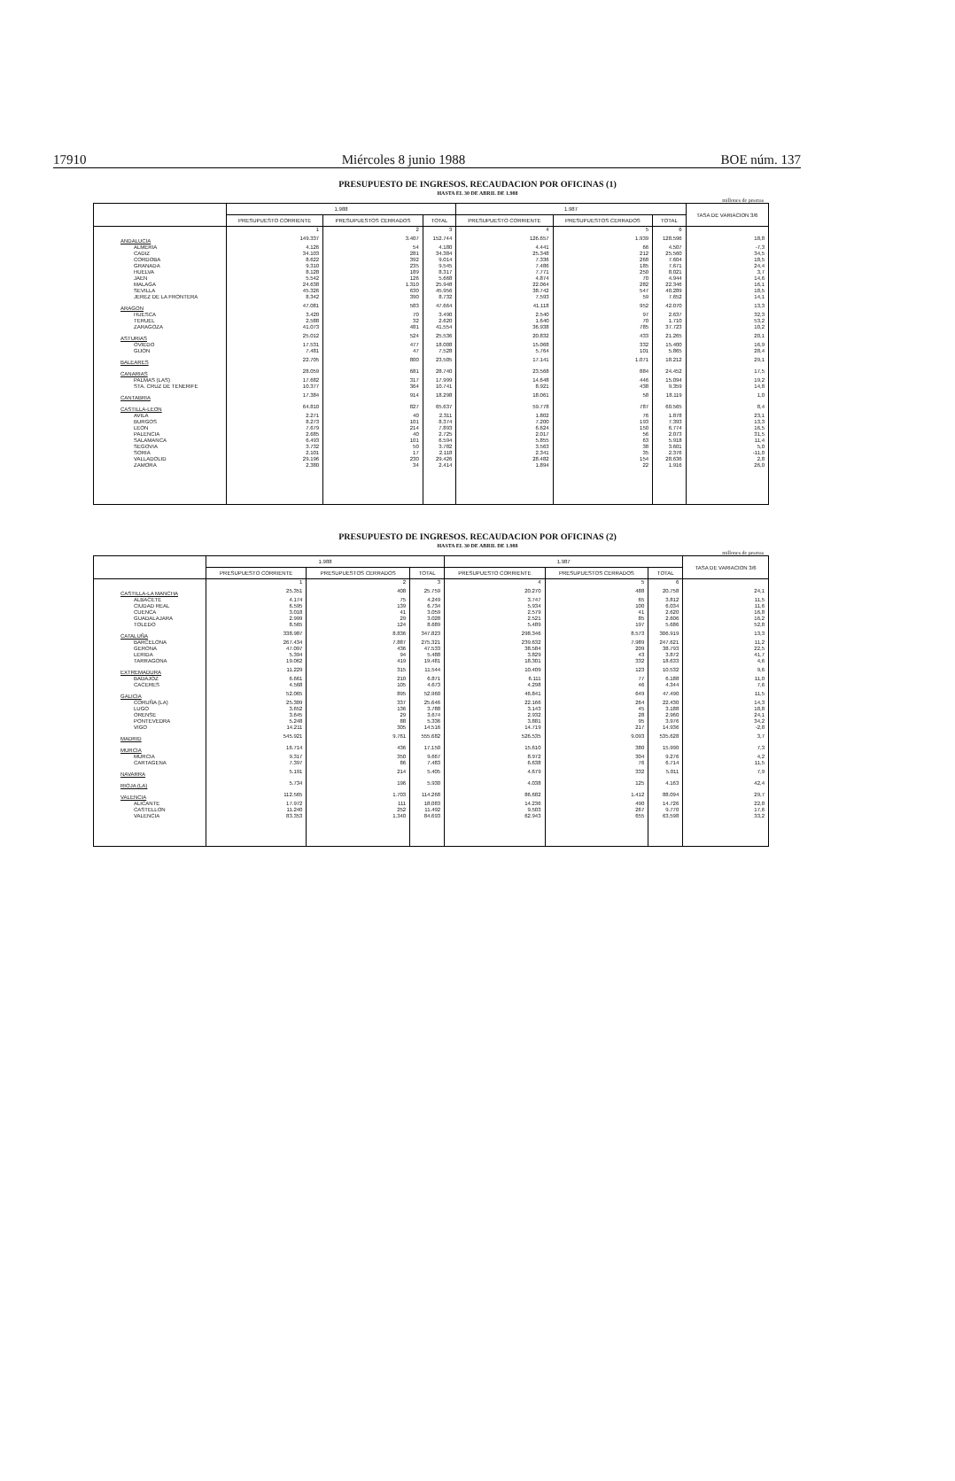17910 Miércoles 8 junio 1988 BOE núm. 137
PRESUPUESTO DE INGRESOS. RECAUDACION POR OFICINAS (1)
HASTA EL 30 DE ABRIL DE 1.988
millones de pesetas
| | 1.988 | | | 1.987 | | | TASA DE VARIACION 3/6 |
| --- | --- | --- | --- | --- | --- | --- | --- |
| | PRESUPUESTO CORRIENTE | PRESUPUESTOS CERRADOS | TOTAL | PRESUPUESTO CORRIENTE | PRESUPUESTOS CERRADOS | TOTAL | |
| | 1 | 2 | 3 | 4 | 5 | 6 | |
| ANDALUCIA | 149.337 | 3.407 | 152.744 | 126.657 | 1.939 | 128.596 | 18,8 |
| ALMERIA | 4.126 | 54 | 4.180 | 4.441 | 66 | 4.507 | -7,3 |
| CADIZ | 34.103 | 281 | 34.384 | 25.348 | 212 | 25.560 | 34,5 |
| CORDOBA | 8.622 | 392 | 9.014 | 7.336 | 268 | 7.604 | 18,5 |
| GRANADA | 9.310 | 235 | 9.545 | 7.486 | 185 | 7.671 | 24,4 |
| HUELVA | 8.128 | 189 | 8.317 | 7.771 | 250 | 8.021 | 3,7 |
| JAEN | 5.542 | 126 | 5.668 | 4.874 | 70 | 4.944 | 14,6 |
| MALAGA | 24.638 | 1.310 | 25.948 | 22.064 | 282 | 22.346 | 16,1 |
| SEVILLA | 45.326 | 630 | 45.956 | 38.742 | 547 | 40.289 | 18,5 |
| JEREZ DE LA FRONTERA | 8.342 | 390 | 8.732 | 7.593 | 59 | 7.652 | 14,1 |
| ARAGON | 47.081 | 583 | 47.664 | 41.118 | 952 | 42.070 | 13,3 |
| HUESCA | 3.420 | 70 | 3.490 | 2.540 | 97 | 2.637 | 32,3 |
| TERUEL | 2.588 | 32 | 2.620 | 1.640 | 70 | 1.710 | 53,2 |
| ZARAGOZA | 41.073 | 481 | 41.554 | 36.938 | 785 | 37.723 | 10,2 |
| ASTURIAS | 25.012 | 524 | 25.536 | 20.832 | 433 | 21.265 | 20,1 |
| OVIEDO | 17.531 | 477 | 18.008 | 15.068 | 332 | 15.400 | 16,9 |
| GIJON | 7.481 | 47 | 7.528 | 5.764 | 101 | 5.865 | 28,4 |
| BALEARES | 22.705 | 800 | 23.505 | 17.141 | 1.071 | 18.212 | 29,1 |
| CANARIAS | 28.059 | 681 | 28.740 | 23.568 | 884 | 24.452 | 17,5 |
| PALMAS (LAS) | 17.682 | 317 | 17.999 | 14.648 | 446 | 15.094 | 19,2 |
| STA. CRUZ DE TENERIFE | 10.377 | 364 | 10.741 | 8.921 | 438 | 9.359 | 14,8 |
| CANTABRIA | 17.384 | 914 | 18.298 | 18.061 | 58 | 18.119 | 1,0 |
| CASTILLA-LEON | 64.810 | 827 | 65.637 | 59.778 | 787 | 60.565 | 8,4 |
| AVILA | 2.271 | 40 | 2.311 | 1.802 | 76 | 1.878 | 23,1 |
| BURGOS | 8.273 | 101 | 8.374 | 7.200 | 193 | 7.393 | 13,3 |
| LEON | 7.679 | 214 | 7.893 | 6.624 | 150 | 6.774 | 16,5 |
| PALENCIA | 2.685 | 40 | 2.725 | 2.017 | 56 | 2.073 | 31,5 |
| SALAMANCA | 6.493 | 101 | 6.594 | 5.855 | 63 | 5.918 | 11,4 |
| SEGOVIA | 3.732 | 50 | 3.782 | 3.563 | 38 | 3.601 | 5,0 |
| SORIA | 2.101 | 17 | 2.118 | 2.341 | 35 | 2.376 | -11,0 |
| VALLADOLID | 29.196 | 230 | 29.426 | 28.482 | 154 | 28.636 | 2,8 |
| ZAMORA | 2.380 | 34 | 2.414 | 1.894 | 22 | 1.916 | 26,0 |
PRESUPUESTO DE INGRESOS. RECAUDACION POR OFICINAS (2)
HASTA EL 30 DE ABRIL DE 1.988
millones de pesetas
| | 1.988 | | | 1.987 | | | TASA DE VARIACION 3/6 |
| --- | --- | --- | --- | --- | --- | --- | --- |
| | PRESUPUESTO CORRIENTE | PRESUPUESTOS CERRADOS | TOTAL | PRESUPUESTO CORRIENTE | PRESUPUESTOS CERRADOS | TOTAL | |
| | 1 | 2 | 3 | 4 | 5 | 6 | |
| CASTILLA-LA MANCHA | 25.351 | 408 | 25.759 | 20.270 | 488 | 20.758 | 24,1 |
| ALBACETE | 4.174 | 75 | 4.249 | 3.747 | 65 | 3.812 | 11,5 |
| CIUDAD REAL | 6.595 | 139 | 6.734 | 5.934 | 100 | 6.034 | 11,6 |
| CUENCA | 3.018 | 41 | 3.059 | 2.579 | 41 | 2.620 | 16,8 |
| GUADALAJARA | 2.999 | 29 | 3.028 | 2.521 | 85 | 2.606 | 16,2 |
| TOLEDO | 8.565 | 124 | 8.689 | 5.489 | 197 | 5.686 | 52,8 |
| CATALUÑA | 338.987 | 8.836 | 347.823 | 298.346 | 8.573 | 306.919 | 13,3 |
| BARCELONA | 267.434 | 7.887 | 275.321 | 239.632 | 7.989 | 247.621 | 11,2 |
| GERONA | 47.097 | 436 | 47.533 | 38.584 | 209 | 38.793 | 22,5 |
| LERIDA | 5.394 | 94 | 5.488 | 3.829 | 43 | 3.872 | 41,7 |
| TARRAGONA | 19.062 | 419 | 19.481 | 18.301 | 332 | 18.633 | 4,6 |
| EXTREMADURA | 11.229 | 315 | 11.544 | 10.409 | 123 | 10.532 | 9,6 |
| BADAJOZ | 6.661 | 210 | 6.871 | 6.111 | 77 | 6.188 | 11,0 |
| CACERES | 4.568 | 105 | 4.673 | 4.298 | 46 | 4.344 | 7,6 |
| GALICIA | 52.065 | 895 | 52.960 | 46.841 | 649 | 47.490 | 11,5 |
| CORUÑA (LA) | 25.309 | 337 | 25.646 | 22.166 | 264 | 22.430 | 14,3 |
| LUGO | 3.652 | 136 | 3.788 | 3.143 | 45 | 3.188 | 18,8 |
| ORENSE | 3.645 | 29 | 3.674 | 2.932 | 28 | 2.960 | 24,1 |
| PONTEVEDRA | 5.248 | 88 | 5.336 | 3.881 | 95 | 3.976 | 34,2 |
| VIGO | 14.211 | 305 | 14.516 | 14.719 | 217 | 14.936 | -2,8 |
| MADRID | 545.921 | 9.761 | 555.682 | 526.535 | 9.093 | 535.628 | 3,7 |
| MURCIA | 16.714 | 436 | 17.150 | 15.610 | 380 | 15.990 | 7,3 |
| MURCIA | 9.317 | 350 | 9.667 | 8.972 | 304 | 9.276 | 4,2 |
| CARTAGENA | 7.397 | 86 | 7.483 | 6.638 | 76 | 6.714 | 11,5 |
| NAVARRA | 5.191 | 214 | 5.405 | 4.679 | 332 | 5.011 | 7,9 |
| RIOJA (LA) | 5.734 | 196 | 5.930 | 4.038 | 125 | 4.163 | 42,4 |
| VALENCIA | 112.565 | 1.703 | 114.268 | 86.682 | 1.412 | 88.094 | 29,7 |
| ALICANTE | 17.972 | 111 | 18.083 | 14.236 | 490 | 14.726 | 22,8 |
| CASTELLON | 11.240 | 252 | 11.492 | 9.503 | 267 | 9.770 | 17,6 |
| VALENCIA | 83.353 | 1.340 | 84.693 | 62.943 | 655 | 63.598 | 33,2 |